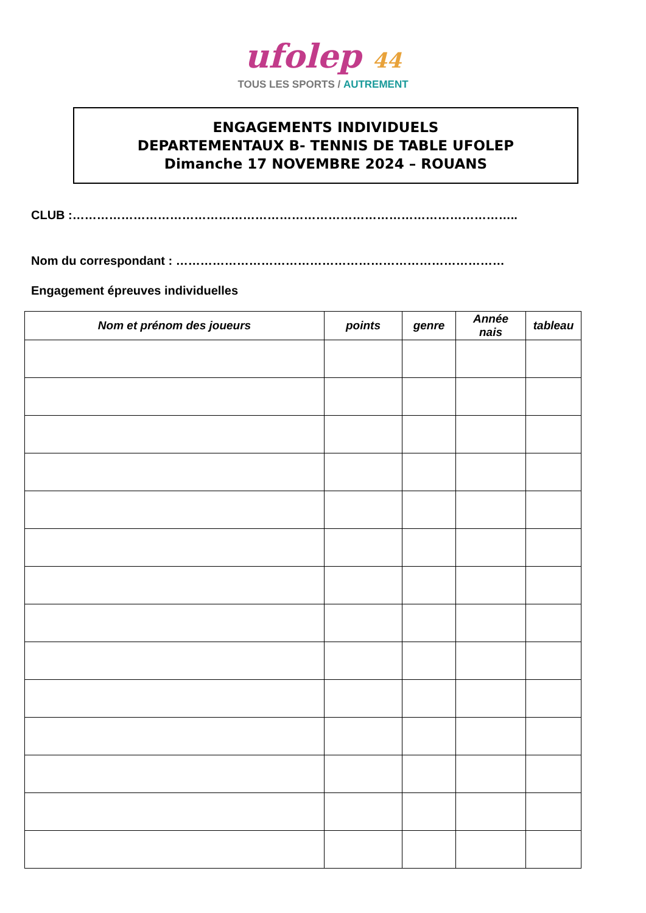ufolep 44
TOUS LES SPORTS / AUTREMENT
ENGAGEMENTS INDIVIDUELS
DEPARTEMENTAUX B- TENNIS DE TABLE UFOLEP
Dimanche 17 NOVEMBRE 2024 – ROUANS
CLUB :………………………………………………………………………………………………..
Nom du correspondant : ………………………………………………………………………
Engagement épreuves individuelles
| Nom et prénom des joueurs | points | genre | Année nais | tableau |
| --- | --- | --- | --- | --- |